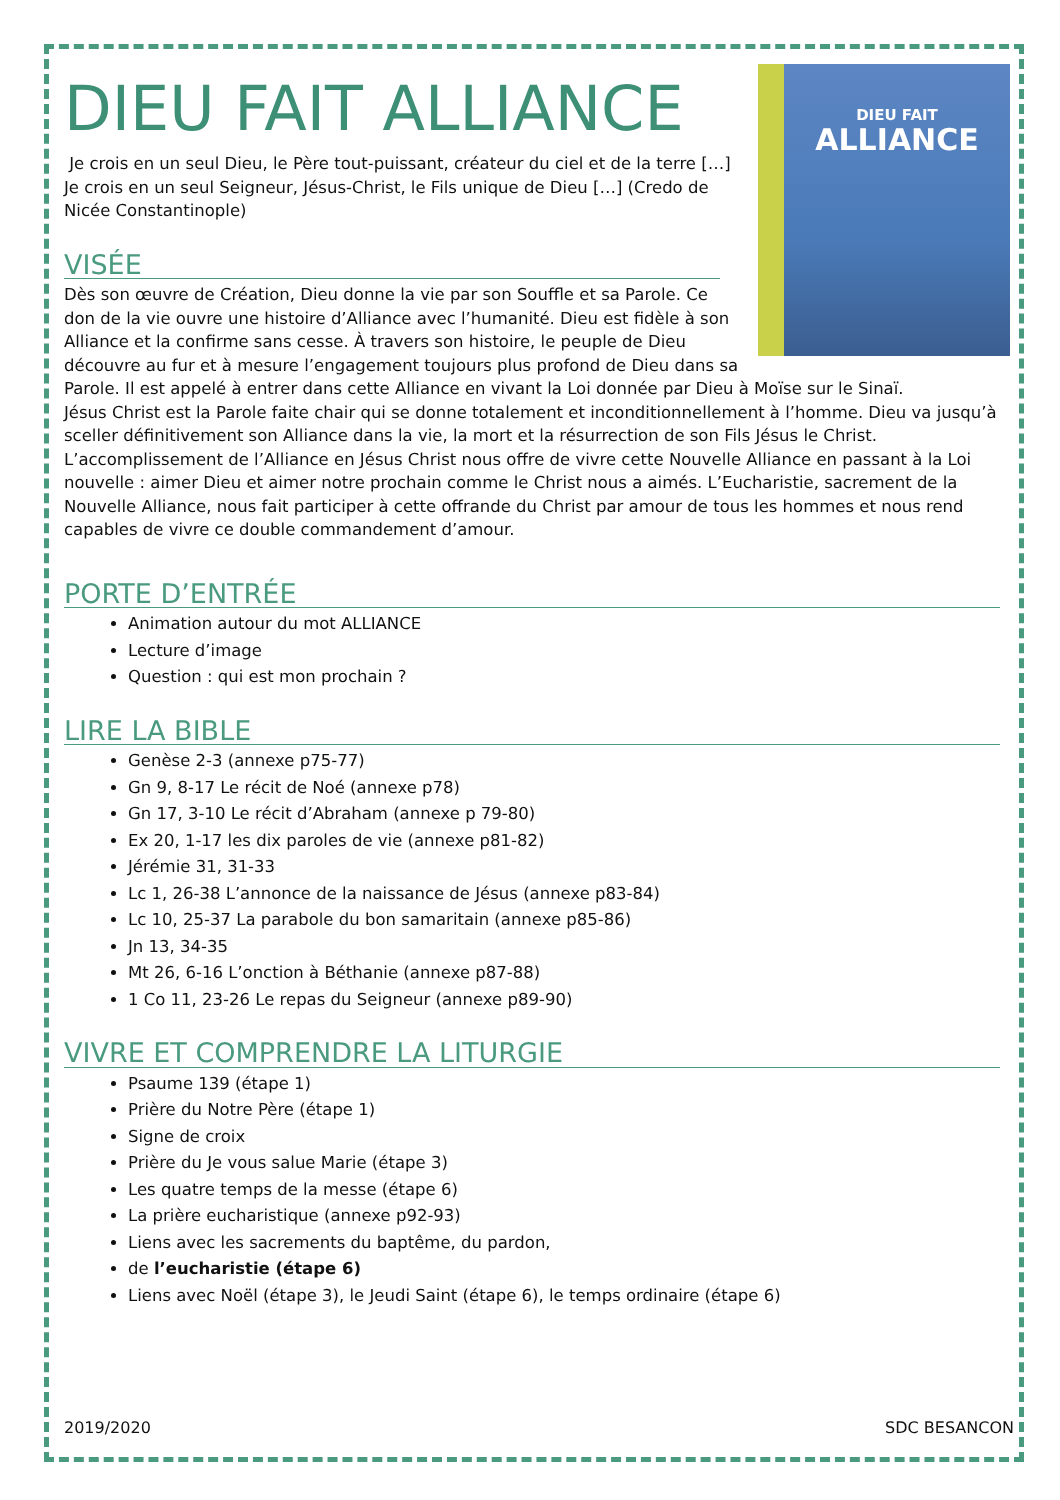DIEU FAIT
ALLIANCE
DIEU FAIT ALLIANCE
Je crois en un seul Dieu, le Père tout-puissant, créateur du ciel et de la terre […] Je crois en un seul Seigneur, Jésus-Christ, le Fils unique de Dieu […] (Credo de Nicée Constantinople)
VISÉE
Dès son œuvre de Création, Dieu donne la vie par son Souffle et sa Parole. Ce don de la vie ouvre une histoire d’Alliance avec l’humanité. Dieu est fidèle à son Alliance et la confirme sans cesse. À travers son histoire, le peuple de Dieu découvre au fur et à mesure l’engagement toujours plus profond de Dieu dans sa Parole. Il est appelé à entrer dans cette Alliance en vivant la Loi donnée par Dieu à Moïse sur le Sinaï.
Jésus Christ est la Parole faite chair qui se donne totalement et inconditionnellement à l’homme. Dieu va jusqu’à sceller définitivement son Alliance dans la vie, la mort et la résurrection de son Fils Jésus le Christ. L’accomplissement de l’Alliance en Jésus Christ nous offre de vivre cette Nouvelle Alliance en passant à la Loi nouvelle : aimer Dieu et aimer notre prochain comme le Christ nous a aimés. L’Eucharistie, sacrement de la Nouvelle Alliance, nous fait participer à cette offrande du Christ par amour de tous les hommes et nous rend capables de vivre ce double commandement d’amour.
PORTE D’ENTRÉE
Animation autour du mot ALLIANCE
Lecture d’image
Question : qui est mon prochain ?
LIRE LA BIBLE
Genèse 2-3 (annexe p75-77)
Gn 9, 8-17 Le récit de Noé (annexe p78)
Gn 17, 3-10 Le récit d’Abraham (annexe p 79-80)
Ex 20, 1-17 les dix paroles de vie (annexe p81-82)
Jérémie 31, 31-33
Lc 1, 26-38 L’annonce de la naissance de Jésus (annexe p83-84)
Lc 10, 25-37 La parabole du bon samaritain (annexe p85-86)
Jn 13, 34-35
Mt 26, 6-16 L’onction à Béthanie (annexe p87-88)
1 Co 11, 23-26 Le repas du Seigneur (annexe p89-90)
VIVRE ET COMPRENDRE LA LITURGIE
Psaume 139 (étape 1)
Prière du Notre Père (étape 1)
Signe de croix
Prière du Je vous salue Marie (étape 3)
Les quatre temps de la messe (étape 6)
La prière eucharistique (annexe p92-93)
Liens avec les sacrements du baptême, du pardon,
de l’eucharistie (étape 6)
Liens avec Noël (étape 3), le Jeudi Saint (étape 6), le temps ordinaire (étape 6)
2019/2020 SDC BESANCON